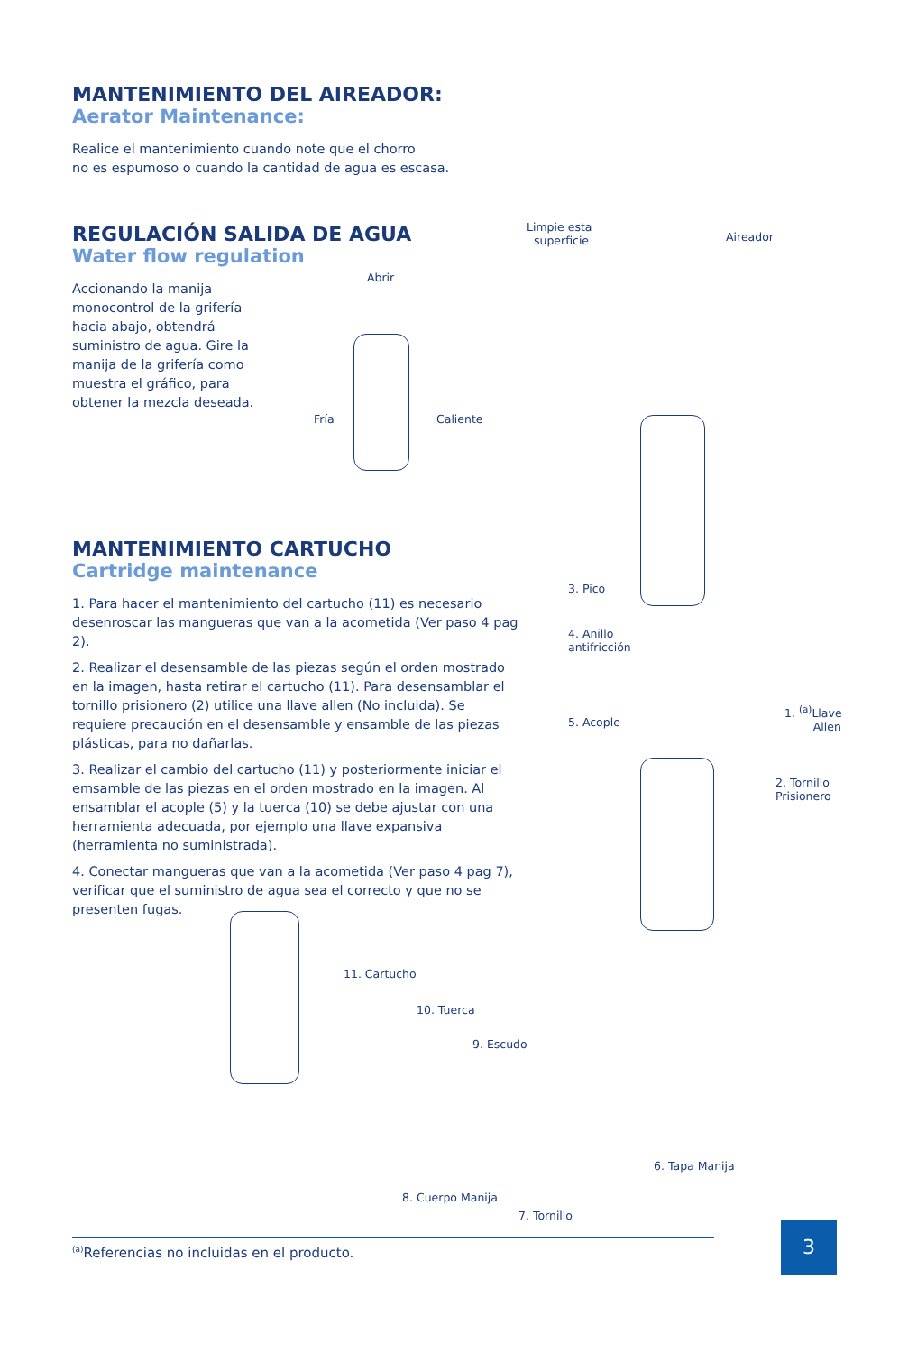MANTENIMIENTO DEL AIREADOR:
Aerator Maintenance:
Realice el mantenimiento cuando note que el chorro
no es espumoso o cuando la cantidad de agua es escasa.
REGULACIÓN SALIDA DE AGUA
Water flow regulation
Accionando la manija monocontrol de la grifería hacia abajo, obtendrá suministro de agua. Gire la manija de la grifería como muestra el gráfico, para obtener la mezcla deseada.
MANTENIMIENTO CARTUCHO
Cartridge maintenance
1. Para hacer el mantenimiento del cartucho (11) es necesario desenroscar las mangueras que van a la acometida (Ver paso 4 pag 2).
2. Realizar el desensamble de las piezas según el orden mostrado en la imagen, hasta retirar el cartucho (11). Para desensamblar el tornillo prisionero (2) utilice una llave allen (No incluida). Se requiere precaución en el desensamble y ensamble de las piezas plásticas, para no dañarlas.
3. Realizar el cambio del cartucho (11) y posteriormente iniciar el emsamble de las piezas en el orden mostrado en la imagen. Al ensamblar el acople (5) y la tuerca (10) se debe ajustar con una herramienta adecuada, por ejemplo una llave expansiva (herramienta no suministrada).
4. Conectar mangueras que van a la acometida (Ver paso 4 pag 7), verificar que el suministro de agua sea el correcto y que no se presenten fugas.
Limpie esta
superficie
Aireador
Abrir
Fría Caliente
3. Pico
4. Anillo
antifricción
5. Acople
1. <sup>(a)</sup>Llave
Allen
2. Tornillo
Prisionero
11. Cartucho
10. Tuerca
9. Escudo
6. Tapa Manija
8. Cuerpo Manija
7. Tornillo
<sup>(a)</sup> Referencias no incluidas en el producto.
3